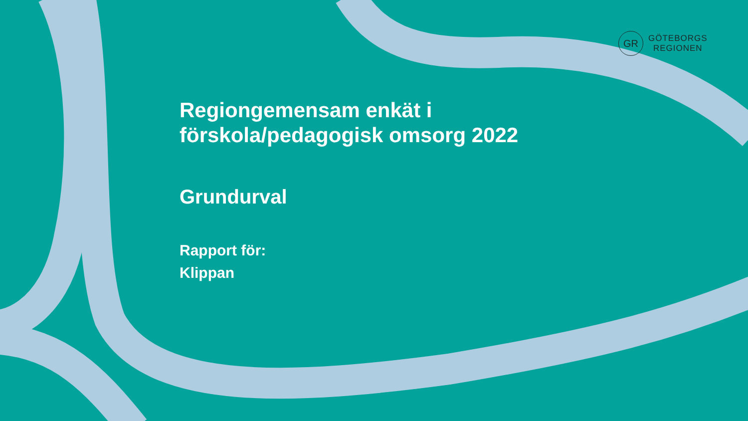GR
GÖTEBORGS
REGIONEN
Regiongemensam enkät i
förskola/pedagogisk omsorg 2022
Grundurval
Rapport för:
Klippan